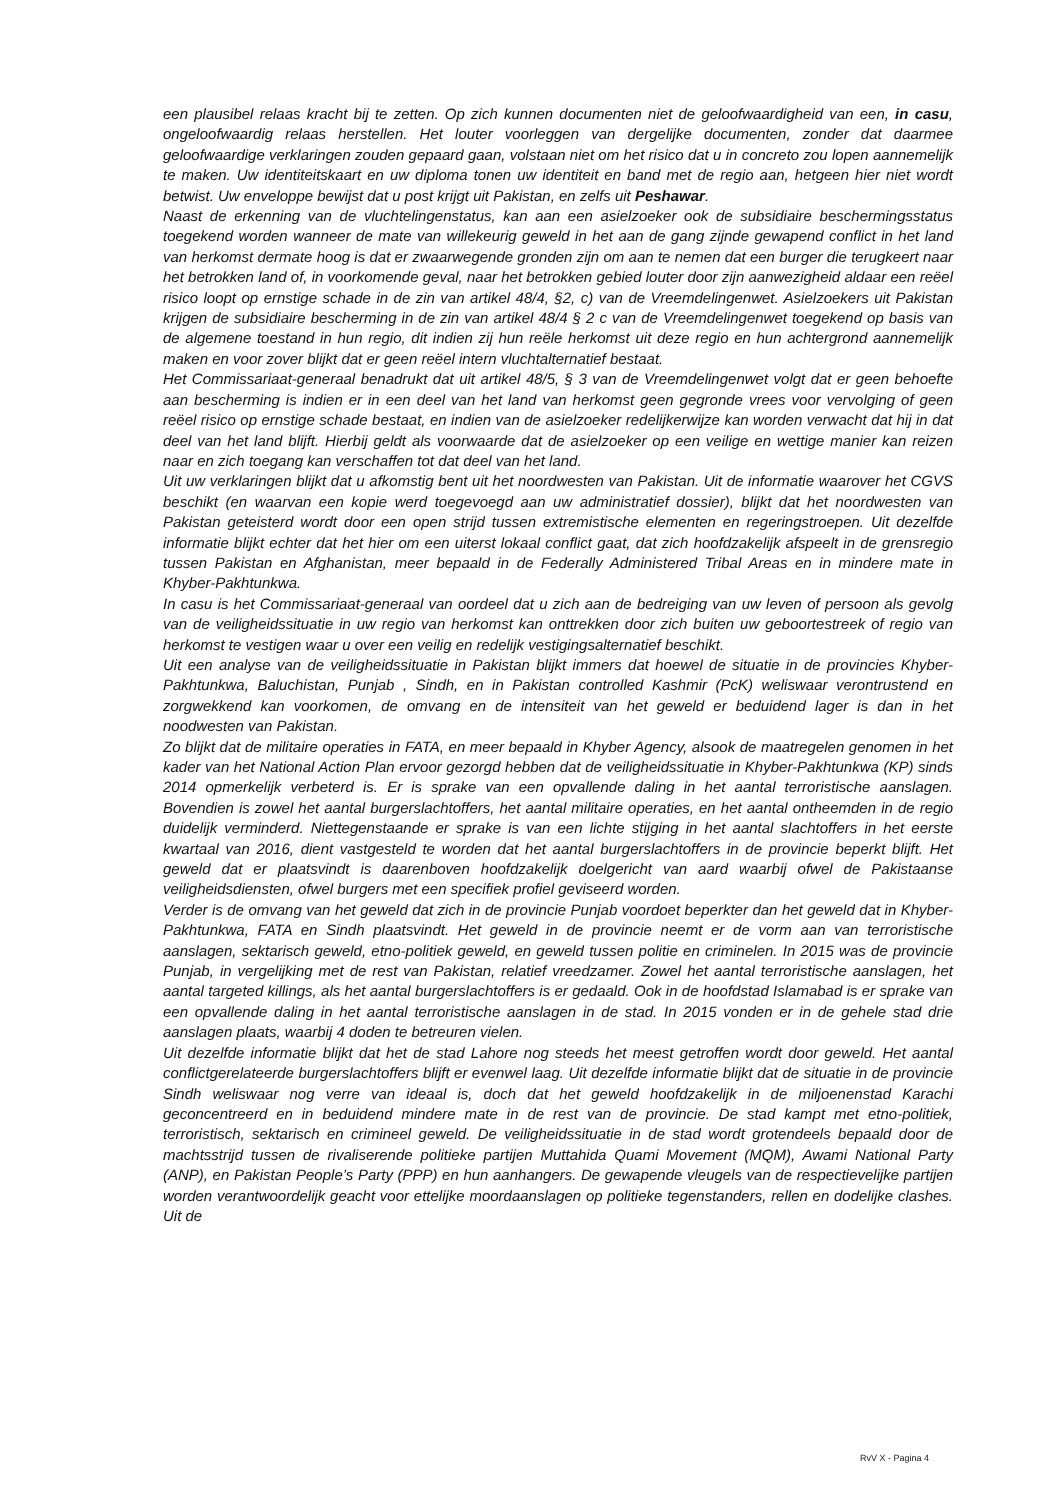een plausibel relaas kracht bij te zetten. Op zich kunnen documenten niet de geloofwaardigheid van een, in casu, ongeloofwaardig relaas herstellen. Het louter voorleggen van dergelijke documenten, zonder dat daarmee geloofwaardige verklaringen zouden gepaard gaan, volstaan niet om het risico dat u in concreto zou lopen aannemelijk te maken. Uw identiteitskaart en uw diploma tonen uw identiteit en band met de regio aan, hetgeen hier niet wordt betwist. Uw enveloppe bewijst dat u post krijgt uit Pakistan, en zelfs uit Peshawar.
Naast de erkenning van de vluchtelingenstatus, kan aan een asielzoeker ook de subsidiaire beschermingsstatus toegekend worden wanneer de mate van willekeurig geweld in het aan de gang zijnde gewapend conflict in het land van herkomst dermate hoog is dat er zwaarwegende gronden zijn om aan te nemen dat een burger die terugkeert naar het betrokken land of, in voorkomende geval, naar het betrokken gebied louter door zijn aanwezigheid aldaar een reëel risico loopt op ernstige schade in de zin van artikel 48/4, §2, c) van de Vreemdelingenwet. Asielzoekers uit Pakistan krijgen de subsidiaire bescherming in de zin van artikel 48/4 § 2 c van de Vreemdelingenwet toegekend op basis van de algemene toestand in hun regio, dit indien zij hun reële herkomst uit deze regio en hun achtergrond aannemelijk maken en voor zover blijkt dat er geen reëel intern vluchtalternatief bestaat.
Het Commissariaat-generaal benadrukt dat uit artikel 48/5, § 3 van de Vreemdelingenwet volgt dat er geen behoefte aan bescherming is indien er in een deel van het land van herkomst geen gegronde vrees voor vervolging of geen reëel risico op ernstige schade bestaat, en indien van de asielzoeker redelijkerwijze kan worden verwacht dat hij in dat deel van het land blijft. Hierbij geldt als voorwaarde dat de asielzoeker op een veilige en wettige manier kan reizen naar en zich toegang kan verschaffen tot dat deel van het land.
Uit uw verklaringen blijkt dat u afkomstig bent uit het noordwesten van Pakistan. Uit de informatie waarover het CGVS beschikt (en waarvan een kopie werd toegevoegd aan uw administratief dossier), blijkt dat het noordwesten van Pakistan geteisterd wordt door een open strijd tussen extremistische elementen en regeringstroepen. Uit dezelfde informatie blijkt echter dat het hier om een uiterst lokaal conflict gaat, dat zich hoofdzakelijk afspeelt in de grensregio tussen Pakistan en Afghanistan, meer bepaald in de Federally Administered Tribal Areas en in mindere mate in Khyber-Pakhtunkwa.
In casu is het Commissariaat-generaal van oordeel dat u zich aan de bedreiging van uw leven of persoon als gevolg van de veiligheidssituatie in uw regio van herkomst kan onttrekken door zich buiten uw geboortestreek of regio van herkomst te vestigen waar u over een veilig en redelijk vestigingsalternatief beschikt.
Uit een analyse van de veiligheidssituatie in Pakistan blijkt immers dat hoewel de situatie in de provincies Khyber- Pakhtunkwa, Baluchistan, Punjab , Sindh, en in Pakistan controlled Kashmir (PcK) weliswaar verontrustend en zorgwekkend kan voorkomen, de omvang en de intensiteit van het geweld er beduidend lager is dan in het noodwesten van Pakistan.
Zo blijkt dat de militaire operaties in FATA, en meer bepaald in Khyber Agency, alsook de maatregelen genomen in het kader van het National Action Plan ervoor gezorgd hebben dat de veiligheidssituatie in Khyber-Pakhtunkwa (KP) sinds 2014 opmerkelijk verbeterd is. Er is sprake van een opvallende daling in het aantal terroristische aanslagen. Bovendien is zowel het aantal burgerslachtoffers, het aantal militaire operaties, en het aantal ontheemden in de regio duidelijk verminderd. Niettegenstaande er sprake is van een lichte stijging in het aantal slachtoffers in het eerste kwartaal van 2016, dient vastgesteld te worden dat het aantal burgerslachtoffers in de provincie beperkt blijft. Het geweld dat er plaatsvindt is daarenboven hoofdzakelijk doelgericht van aard waarbij ofwel de Pakistaanse veiligheidsdiensten, ofwel burgers met een specifiek profiel geviseerd worden.
Verder is de omvang van het geweld dat zich in de provincie Punjab voordoet beperkter dan het geweld dat in Khyber- Pakhtunkwa, FATA en Sindh plaatsvindt. Het geweld in de provincie neemt er de vorm aan van terroristische aanslagen, sektarisch geweld, etno-politiek geweld, en geweld tussen politie en criminelen. In 2015 was de provincie Punjab, in vergelijking met de rest van Pakistan, relatief vreedzamer. Zowel het aantal terroristische aanslagen, het aantal targeted killings, als het aantal burgerslachtoffers is er gedaald. Ook in de hoofdstad Islamabad is er sprake van een opvallende daling in het aantal terroristische aanslagen in de stad. In 2015 vonden er in de gehele stad drie aanslagen plaats, waarbij 4 doden te betreuren vielen.
Uit dezelfde informatie blijkt dat het de stad Lahore nog steeds het meest getroffen wordt door geweld. Het aantal conflictgerelateerde burgerslachtoffers blijft er evenwel laag. Uit dezelfde informatie blijkt dat de situatie in de provincie Sindh weliswaar nog verre van ideaal is, doch dat het geweld hoofdzakelijk in de miljoenenstad Karachi geconcentreerd en in beduidend mindere mate in de rest van de provincie. De stad kampt met etno-politiek, terroristisch, sektarisch en crimineel geweld. De veiligheidssituatie in de stad wordt grotendeels bepaald door de machtsstrijd tussen de rivaliserende politieke partijen Muttahida Quami Movement (MQM), Awami National Party (ANP), en Pakistan People’s Party (PPP) en hun aanhangers. De gewapende vleugels van de respectievelijke partijen worden verantwoordelijk geacht voor ettelijke moordaanslagen op politieke tegenstanders, rellen en dodelijke clashes. Uit de
RvV X - Pagina 4